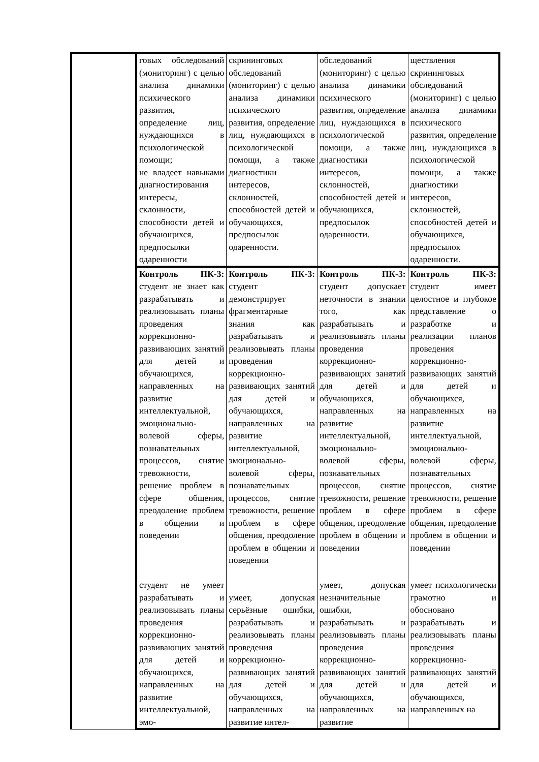| | говых обследований (мониторинг) с целью анализа динамики психического развития, определение лиц, нуждающихся в психологической помощи; не владеет навыками диагностирования интересы, склонности, способности детей и обучающихся, предпосылки одаренности | скрининговых обследований (мониторинг) с целью анализа динамики психического развития, определение лиц, нуждающихся в психологической помощи, а также диагностики интересов, склонностей, способностей детей и обучающихся, предпосылок одаренности. | обследований (мониторинг) с целью анализа динамики психического развития, определение лиц, нуждающихся в психологической помощи, а также диагностики интересов, склонностей, способностей детей и обучающихся, предпосылок одаренности. | ществления скрининговых обследований (мониторинг) с целью анализа динамики психического развития, определение лиц, нуждающихся в психологической помощи, а также диагностики интересов, склонностей, способностей детей и обучающихся, предпосылок одаренности. |
| | Контроль ПК-3: студент не знает как разрабатывать и реализовывать планы проведения коррекционно-развивающих занятий для детей и обучающихся, направленных на развитие интеллектуальной, эмоционально-волевой сферы, познавательных процессов, снятие тревожности, решение проблем в сфере общения, преодоление проблем в общении и поведении студент не умеет разрабатывать и реализовывать планы проведения коррекционно-развивающих занятий для детей и обучающихся, направленных на развитие интеллектуальной, эмо- | Контроль ПК-3: студент демонстрирует фрагментарные знания как разрабатывать и реализовывать планы проведения коррекционно-развивающих занятий для детей и обучающихся, направленных на развитие интеллектуальной, эмоционально-волевой сферы, познавательных процессов, снятие тревожности, решение проблем в сфере общения, преодоление проблем в общении и поведении умеет, допуская серьёзные ошибки, разрабатывать и реализовывать планы проведения коррекционно-развивающих занятий для детей и обучающихся, направленных на развитие интел- | Контроль ПК-3: студент допускает неточности в знании того, как разрабатывать и реализовывать планы проведения коррекционно- развивающих занятий для детей и обучающихся, направленных на развитие интеллектуальной, эмоционально-волевой сферы, познавательных процессов, снятие тревожности, решение проблем в сфере общения, преодоление проблем в общении и поведении умеет, допуская незначительные ошибки, разрабатывать и реализовывать планы проведения коррекционно- развивающих занятий для детей и обучающихся, направленных на развитие | Контроль ПК-3: студент имеет целостное и глубокое представление о разработке и реализации планов проведения коррекционно- развивающих занятий для детей и обучающихся, направленных на развитие интеллектуальной, эмоционально-волевой сферы, познавательных процессов, снятие тревожности, решение проблем в сфере общения, преодоление проблем в общении и поведении умеет психологически грамотно и обосновано разрабатывать и реализовывать планы проведения коррекционно- развивающих занятий для детей и обучающихся, направленных на |